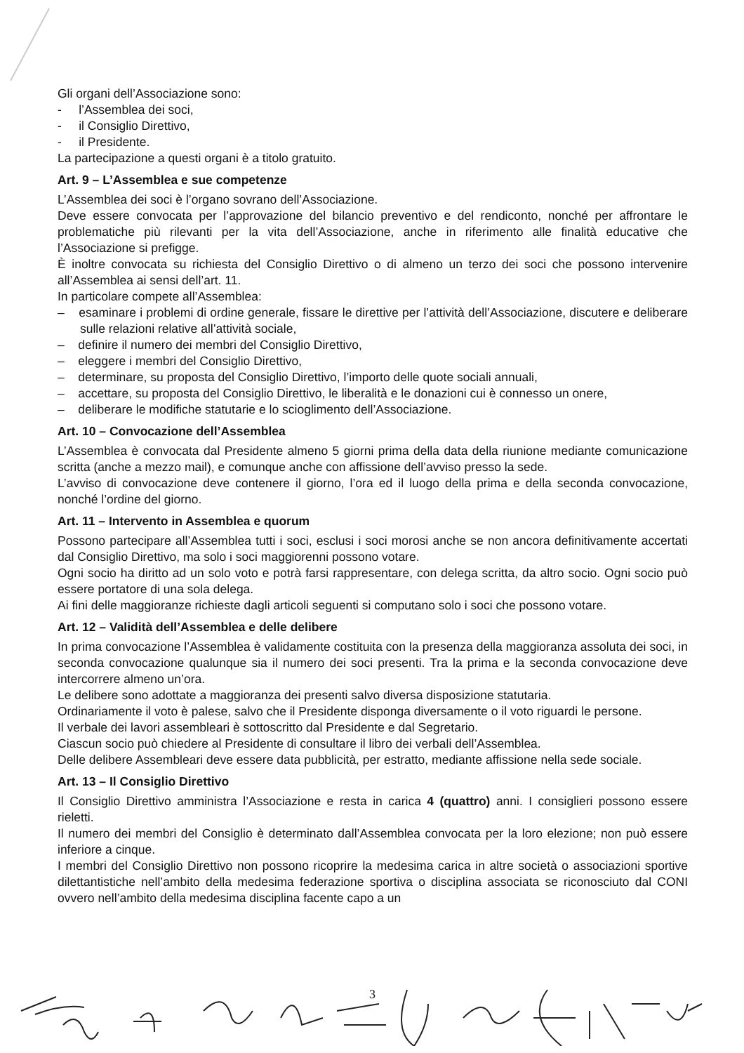Gli organi dell’Associazione sono:
- l’Assemblea dei soci,
- il Consiglio Direttivo,
- il Presidente.
La partecipazione a questi organi è a titolo gratuito.
Art. 9 – L’Assemblea e sue competenze
L’Assemblea dei soci è l’organo sovrano dell’Associazione.
Deve essere convocata per l’approvazione del bilancio preventivo e del rendiconto, nonché per affrontare le problematiche più rilevanti per la vita dell’Associazione, anche in riferimento alle finalità educative che l’Associazione si prefigge.
È inoltre convocata su richiesta del Consiglio Direttivo o di almeno un terzo dei soci che possono intervenire all’Assemblea ai sensi dell’art. 11.
In particolare compete all’Assemblea:
– esaminare i problemi di ordine generale, fissare le direttive per l’attività dell’Associazione, discutere e deliberare sulle relazioni relative all’attività sociale,
– definire il numero dei membri del Consiglio Direttivo,
– eleggere i membri del Consiglio Direttivo,
– determinare, su proposta del Consiglio Direttivo, l’importo delle quote sociali annuali,
– accettare, su proposta del Consiglio Direttivo, le liberalità e le donazioni cui è connesso un onere,
– deliberare le modifiche statutarie e lo scioglimento dell’Associazione.
Art. 10 – Convocazione dell’Assemblea
L’Assemblea è convocata dal Presidente almeno 5 giorni prima della data della riunione mediante comunicazione scritta (anche a mezzo mail), e comunque anche con affissione dell’avviso presso la sede.
L’avviso di convocazione deve contenere il giorno, l’ora ed il luogo della prima e della seconda convocazione, nonché l’ordine del giorno.
Art. 11 – Intervento in Assemblea e quorum
Possono partecipare all’Assemblea tutti i soci, esclusi i soci morosi anche se non ancora definitivamente accertati dal Consiglio Direttivo, ma solo i soci maggiorenni possono votare.
Ogni socio ha diritto ad un solo voto e potrà farsi rappresentare, con delega scritta, da altro socio. Ogni socio può essere portatore di una sola delega.
Ai fini delle maggioranze richieste dagli articoli seguenti si computano solo i soci che possono votare.
Art. 12 – Validità dell’Assemblea e delle delibere
In prima convocazione l’Assemblea è validamente costituita con la presenza della maggioranza assoluta dei soci, in seconda convocazione qualunque sia il numero dei soci presenti. Tra la prima e la seconda convocazione deve intercorrere almeno un’ora.
Le delibere sono adottate a maggioranza dei presenti salvo diversa disposizione statutaria.
Ordinariamente il voto è palese, salvo che il Presidente disponga diversamente o il voto riguardi le persone.
Il verbale dei lavori assembleari è sottoscritto dal Presidente e dal Segretario.
Ciascun socio può chiedere al Presidente di consultare il libro dei verbali dell’Assemblea.
Delle delibere Assembleari deve essere data pubblicità, per estratto, mediante affissione nella sede sociale.
Art. 13 – Il Consiglio Direttivo
Il Consiglio Direttivo amministra l’Associazione e resta in carica 4 (quattro) anni. I consiglieri possono essere rieletti.
Il numero dei membri del Consiglio è determinato dall’Assemblea convocata per la loro elezione; non può essere inferiore a cinque.
I membri del Consiglio Direttivo non possono ricoprire la medesima carica in altre società o associazioni sportive dilettantistiche nell’ambito della medesima federazione sportiva o disciplina associata se riconosciuto dal CONI ovvero nell’ambito della medesima disciplina facente capo a un
3